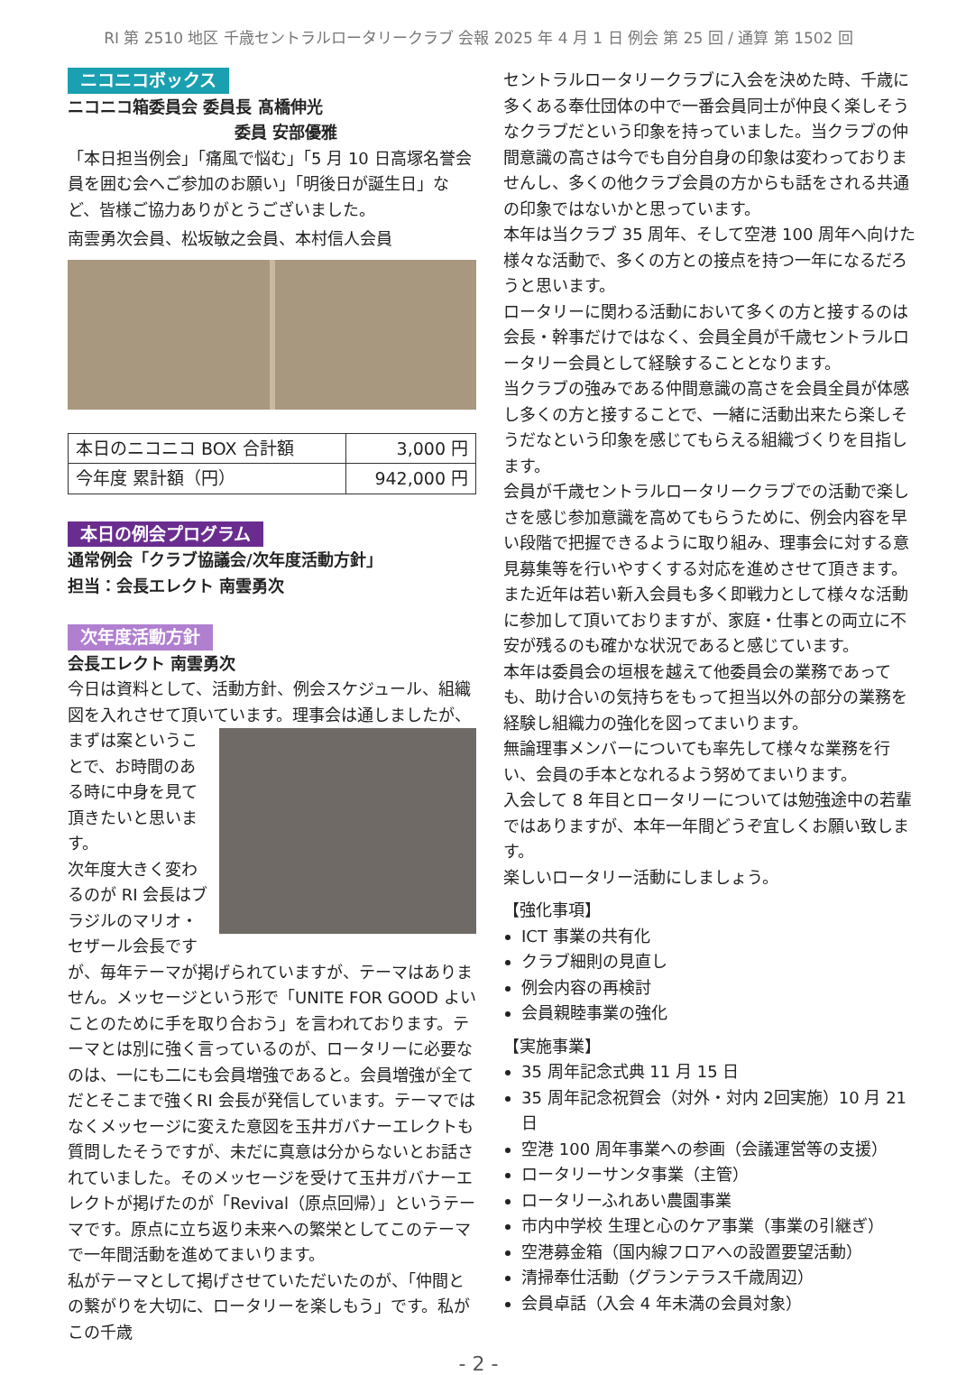RI 第 2510 地区 千歳セントラルロータリークラブ 会報 2025 年 4 月 1 日 例会 第 25 回 / 通算 第 1502 回
ニコニコボックス
ニコニコ箱委員会 委員長 髙橋伸光
委員 安部優雅
「本日担当例会」「痛風で悩む」「5 月 10 日高塚名誉会員を囲む会へご参加のお願い」「明後日が誕生日」など、皆様ご協力ありがとうございました。
南雲勇次会員、松坂敏之会員、本村信人会員
| 本日のニコニコ BOX 合計額 | 3,000 円 |
| 今年度 累計額（円） | 942,000 円 |
本日の例会プログラム
通常例会「クラブ協議会/次年度活動方針」
担当：会長エレクト 南雲勇次
次年度活動方針
会長エレクト 南雲勇次
今日は資料として、活動方針、例会スケジュール、組織図を入れさせて頂いています。理事会は通しましたが、ま ずは案ということで、お時間のある時に中身を見て頂きたいと思います。
次年度大きく変わるのが RI 会長はブラジルのマリオ・セザール会長ですが、毎年テーマが掲げられていますが、テーマはありません。メッセージという形で「UNITE FOR GOOD よいことのために手を取り合おう」を言われております。テーマとは別に強く言っているのが、ロータリーに必要なのは、一にも二にも会員増強であると。会員増強が全てだとそこまで強くRI 会長が発信しています。テーマではなくメッセージに変えた意図を玉井ガバナーエレクトも質問したそうですが、未だに真意は分からないとお話されていました。そのメッセージを受けて玉井ガバナーエレクトが掲げたのが「Revival（原点回帰）」というテーマです。原点に立ち返り未来への繁栄としてこのテーマで一年間活動を進めてまいります。
私がテーマとして掲げさせていただいたのが、「仲間との繋がりを大切に、ロータリーを楽しもう」です。私がこの千歳
セントラルロータリークラブに入会を決めた時、千歳に多くある奉仕団体の中で一番会員同士が仲良く楽しそうなクラブだという印象を持っていました。当クラブの仲間意識の高さは今でも自分自身の印象は変わっておりませんし、多くの他クラブ会員の方からも話をされる共通の印象ではないかと思っています。
本年は当クラブ 35 周年、そして空港 100 周年へ向けた様々な活動で、多くの方との接点を持つ一年になるだろうと思います。
ロータリーに関わる活動において多くの方と接するのは会長・幹事だけではなく、会員全員が千歳セントラルロータリー会員として経験することとなります。
当クラブの強みである仲間意識の高さを会員全員が体感し多くの方と接することで、一緒に活動出来たら楽しそうだなという印象を感じてもらえる組織づくりを目指します。
会員が千歳セントラルロータリークラブでの活動で楽しさを感じ参加意識を高めてもらうために、例会内容を早い段階で把握できるように取り組み、理事会に対する意見募集等を行いやすくする対応を進めさせて頂きます。
また近年は若い新入会員も多く即戦力として様々な活動に参加して頂いておりますが、家庭・仕事との両立に不安が残るのも確かな状況であると感じています。
本年は委員会の垣根を越えて他委員会の業務であっても、助け合いの気持ちをもって担当以外の部分の業務を経験し組織力の強化を図ってまいります。
無論理事メンバーについても率先して様々な業務を行い、会員の手本となれるよう努めてまいります。
入会して 8 年目とロータリーについては勉強途中の若輩ではありますが、本年一年間どうぞ宜しくお願い致します。
楽しいロータリー活動にしましょう。
【強化事項】
ICT 事業の共有化
クラブ細則の見直し
例会内容の再検討
会員親睦事業の強化
【実施事業】
35 周年記念式典 11 月 15 日
35 周年記念祝賀会（対外・対内 2回実施）10 月 21 日
空港 100 周年事業への参画（会議運営等の支援）
ロータリーサンタ事業（主管）
ロータリーふれあい農園事業
市内中学校 生理と心のケア事業（事業の引継ぎ）
空港募金箱（国内線フロアへの設置要望活動）
清掃奉仕活動（グランテラス千歳周辺）
会員卓話（入会 4 年未満の会員対象）
- 2 -